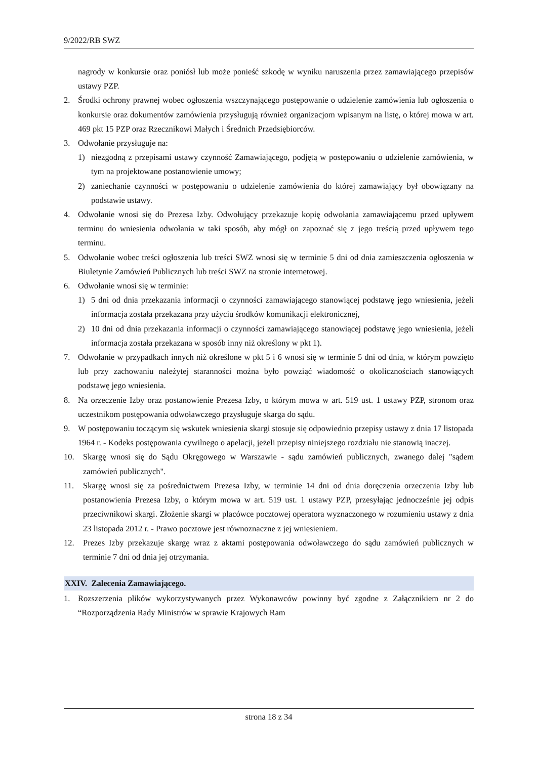9/2022/RB SWZ
nagrody w konkursie oraz poniósł lub może ponieść szkodę w wyniku naruszenia przez zamawiającego przepisów ustawy PZP.
2. Środki ochrony prawnej wobec ogłoszenia wszczynającego postępowanie o udzielenie zamówienia lub ogłoszenia o konkursie oraz dokumentów zamówienia przysługują również organizacjom wpisanym na listę, o której mowa w art. 469 pkt 15 PZP oraz Rzecznikowi Małych i Średnich Przedsiębiorców.
3. Odwołanie przysługuje na:
1) niezgodną z przepisami ustawy czynność Zamawiającego, podjętą w postępowaniu o udzielenie zamówienia, w tym na projektowane postanowienie umowy;
2) zaniechanie czynności w postępowaniu o udzielenie zamówienia do której zamawiający był obowiązany na podstawie ustawy.
4. Odwołanie wnosi się do Prezesa Izby. Odwołujący przekazuje kopię odwołania zamawiającemu przed upływem terminu do wniesienia odwołania w taki sposób, aby mógł on zapoznać się z jego treścią przed upływem tego terminu.
5. Odwołanie wobec treści ogłoszenia lub treści SWZ wnosi się w terminie 5 dni od dnia zamieszczenia ogłoszenia w Biuletynie Zamówień Publicznych lub treści SWZ na stronie internetowej.
6. Odwołanie wnosi się w terminie:
1) 5 dni od dnia przekazania informacji o czynności zamawiającego stanowiącej podstawę jego wniesienia, jeżeli informacja została przekazana przy użyciu środków komunikacji elektronicznej,
2) 10 dni od dnia przekazania informacji o czynności zamawiającego stanowiącej podstawę jego wniesienia, jeżeli informacja została przekazana w sposób inny niż określony w pkt 1).
7. Odwołanie w przypadkach innych niż określone w pkt 5 i 6 wnosi się w terminie 5 dni od dnia, w którym powzięto lub przy zachowaniu należytej staranności można było powziąć wiadomość o okolicznościach stanowiących podstawę jego wniesienia.
8. Na orzeczenie Izby oraz postanowienie Prezesa Izby, o którym mowa w art. 519 ust. 1 ustawy PZP, stronom oraz uczestnikom postępowania odwoławczego przysługuje skarga do sądu.
9. W postępowaniu toczącym się wskutek wniesienia skargi stosuje się odpowiednio przepisy ustawy z dnia 17 listopada 1964 r. - Kodeks postępowania cywilnego o apelacji, jeżeli przepisy niniejszego rozdziału nie stanowią inaczej.
10. Skargę wnosi się do Sądu Okręgowego w Warszawie - sądu zamówień publicznych, zwanego dalej "sądem zamówień publicznych".
11. Skargę wnosi się za pośrednictwem Prezesa Izby, w terminie 14 dni od dnia doręczenia orzeczenia Izby lub postanowienia Prezesa Izby, o którym mowa w art. 519 ust. 1 ustawy PZP, przesyłając jednocześnie jej odpis przeciwnikowi skargi. Złożenie skargi w placówce pocztowej operatora wyznaczonego w rozumieniu ustawy z dnia 23 listopada 2012 r. - Prawo pocztowe jest równoznaczne z jej wniesieniem.
12. Prezes Izby przekazuje skargę wraz z aktami postępowania odwoławczego do sądu zamówień publicznych w terminie 7 dni od dnia jej otrzymania.
XXIV. Zalecenia Zamawiającego.
1. Rozszerzenia plików wykorzystywanych przez Wykonawców powinny być zgodne z Załącznikiem nr 2 do “Rozporządzenia Rady Ministrów w sprawie Krajowych Ram
strona 18 z 34